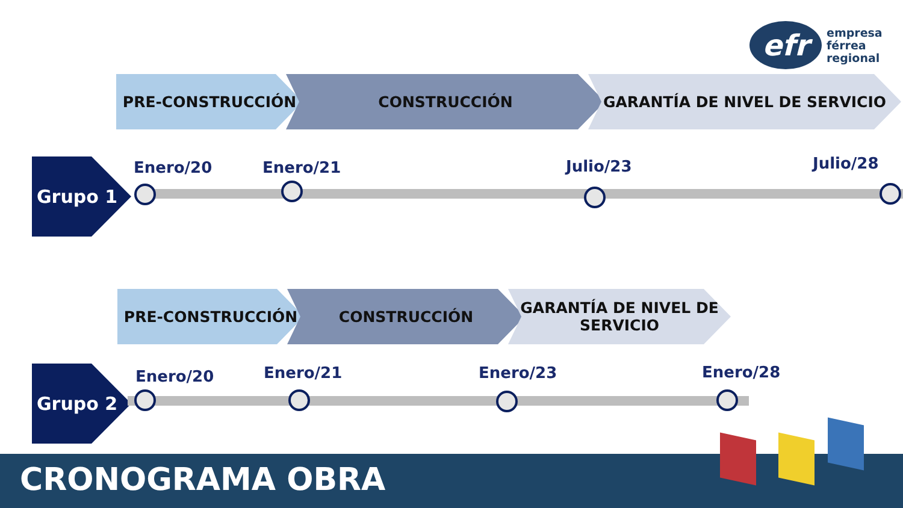efr
empresa
férrea
regional
PRE-CONSTRUCCIÓN CONSTRUCCIÓN GARANTÍA DE NIVEL DE SERVICIO
Grupo 1 Enero/20 Enero/21 Julio/23 Julio/28
PRE-CONSTRUCCIÓN CONSTRUCCIÓN GARANTÍA DE NIVEL DE
SERVICIO
Grupo 2 Enero/20 Enero/21 Enero/23 Enero/28
CRONOGRAMA OBRA